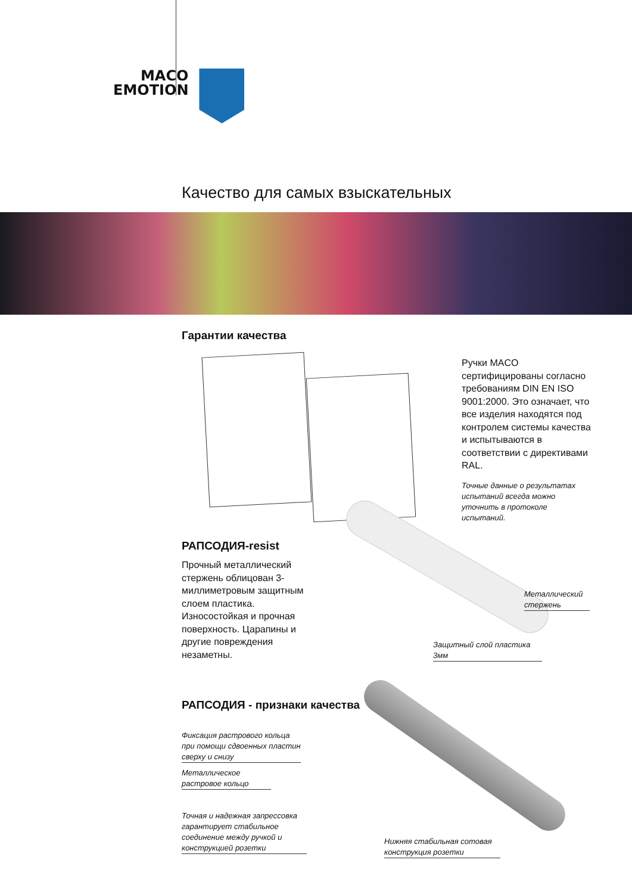MACO
EMOTION
Качество для самых взыскательных
Гарантии качества
Ручки MACO сертифицированы согласно требованиям DIN EN ISO 9001:2000. Это означает, что все изделия находятся под контролем системы качества и испытываются в соответствии с директивами RAL.
Точные данные о результатах испытаний всегда можно уточнить в протоколе испытаний.
РАПСОДИЯ-resist
Прочный металлический стержень облицован 3-миллиметровым защитным слоем пластика. Износостойкая и прочная поверхность. Царапины и другие повреждения незаметны.
Металлический стержень
Защитный слой пластика 3мм
РАПСОДИЯ - признаки качества
Фиксация растрового кольца при помощи сдвоенных пластин сверху и снизу
Металлическое растровое кольцо
Точная и надежная запрессовка гарантирует стабильное соединение между ручкой и конструкцией розетки
Нижняя стабильная сотовая конструкция розетки